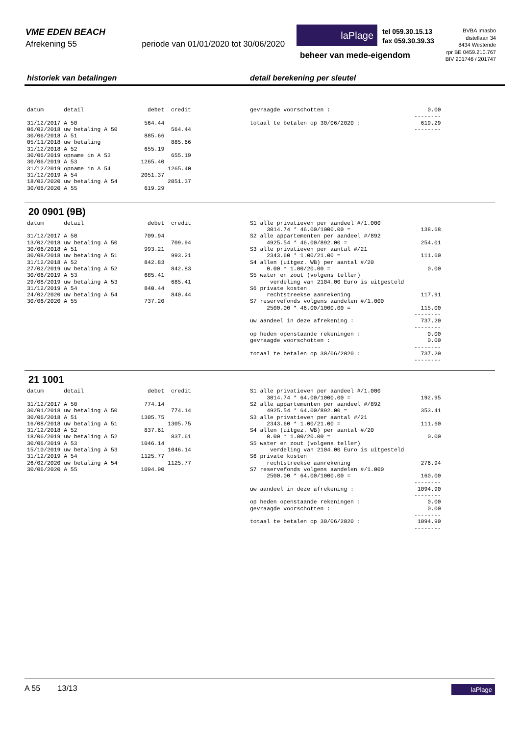VME EDEN BEACH
Afrekening 55 periode van 01/01/2020 tot 30/06/2020
laPlage
tel 059.30.15.13
fax 059.30.39.33
BVBA Imasbo
distellaan 34
8434 Westende
rpr BE 0459.210.767
BIV 201746 / 201747
beheer van mede-eigendom
historiek van betalingen detail berekening per sleutel
datum      detail                   debet  credit

31/12/2017 A 50                    564.44
06/02/2018 uw betaling A 50                564.44
30/06/2018 A 51                    885.66
05/11/2018 uw betaling                     885.66
31/12/2018 A 52                    655.19
30/06/2019 opname in A 53                  655.19
30/06/2019 A 53                   1265.40
31/12/2019 opname in A 54                 1265.40
31/12/2019 A 54                   2051.37
18/02/2020 uw betaling A 54               2051.37
30/06/2020 A 55                    619.29
gevraagde voorschotten :                             0.00
                                                 --------
totaal te betalen op 30/06/2020 :                  619.29
                                                 --------
20 0901 (9B)
datum      detail                   debet  credit

31/12/2017 A 50                    709.94
13/02/2018 uw betaling A 50                709.94
30/06/2018 A 51                    993.21
30/08/2018 uw betaling A 51                993.21
31/12/2018 A 52                    842.83
27/02/2019 uw betaling A 52                842.83
30/06/2019 A 53                    685.41
29/08/2019 uw betaling A 53                685.41
31/12/2019 A 54                    840.44
24/02/2020 uw betaling A 54                840.44
30/06/2020 A 55                    737.20
S1 alle privatieven per aandeel #/1.000
     3014.74 * 46.00/1000.00 =                     138.68
S2 alle appartementen per aandeel #/892
     4925.54 * 46.00/892.00 =                      254.01
S3 alle privatieven per aantal #/21
     2343.60 * 1.00/21.00 =                        111.60
S4 allen (uitgez. WB) per aantal #/20
     0.00 * 1.00/20.00 =                             0.00
S5 water en zout (volgens teller)
      verdeling van 2104.00 Euro is uitgesteld
S6 private kosten
     rechtstreekse aanrekening                     117.91
S7 reservefonds volgens aandelen #/1.000
     2500.00 * 46.00/1000.00 =                     115.00
                                                 --------
uw aandeel in deze afrekening :                    737.20
                                                 --------
op heden openstaande rekeningen :                    0.00
gevraagde voorschotten :                             0.00
                                                 --------
totaal te betalen op 30/06/2020 :                  737.20
                                                 --------
21 1001
datum      detail                   debet  credit

31/12/2017 A 50                    774.14
30/01/2018 uw betaling A 50                774.14
30/06/2018 A 51                   1305.75
16/08/2018 uw betaling A 51               1305.75
31/12/2018 A 52                    837.61
18/06/2019 uw betaling A 52                837.61
30/06/2019 A 53                   1046.14
15/10/2019 uw betaling A 53               1046.14
31/12/2019 A 54                   1125.77
26/02/2020 uw betaling A 54               1125.77
30/06/2020 A 55                   1094.90
S1 alle privatieven per aandeel #/1.000
     3014.74 * 64.00/1000.00 =                     192.95
S2 alle appartementen per aandeel #/892
     4925.54 * 64.00/892.00 =                      353.41
S3 alle privatieven per aantal #/21
     2343.60 * 1.00/21.00 =                        111.60
S4 allen (uitgez. WB) per aantal #/20
     0.00 * 1.00/20.00 =                             0.00
S5 water en zout (volgens teller)
      verdeling van 2104.00 Euro is uitgesteld
S6 private kosten
     rechtstreekse aanrekening                     276.94
S7 reservefonds volgens aandelen #/1.000
     2500.00 * 64.00/1000.00 =                     160.00
                                                 --------
uw aandeel in deze afrekening :                   1094.90
                                                 --------
op heden openstaande rekeningen :                    0.00
gevraagde voorschotten :                             0.00
                                                 --------
totaal te betalen op 30/06/2020 :                 1094.90
                                                 --------
A 55 13/13 laPlage